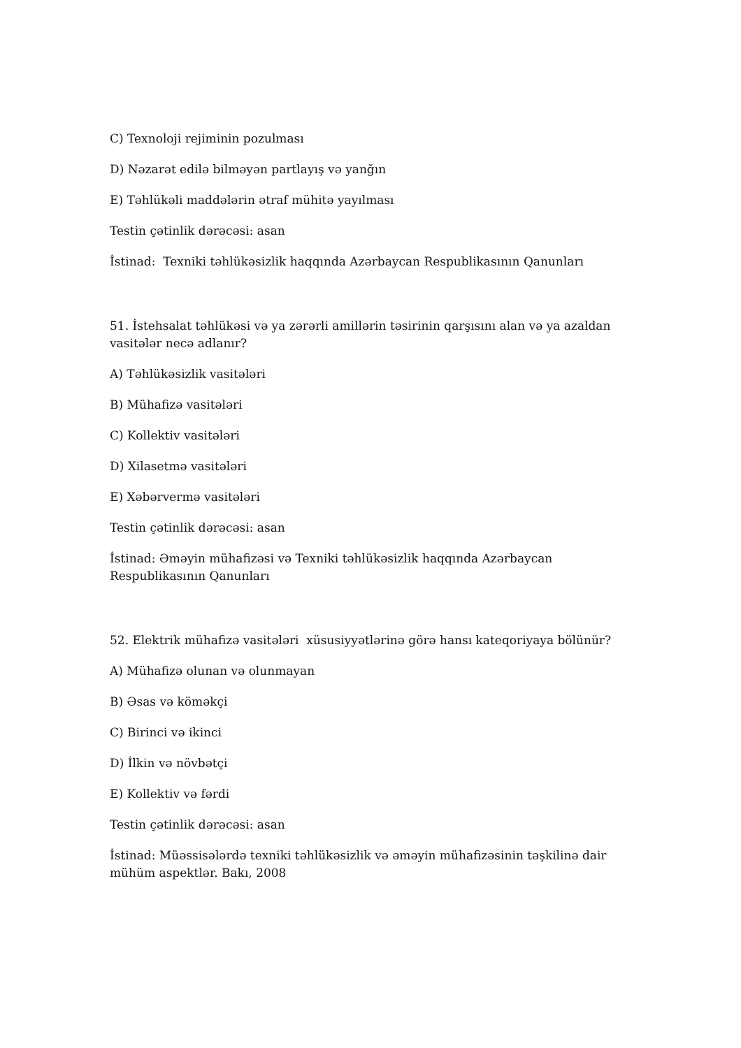C) Texnoloji rejiminin pozulması
D) Nəzarət edilə bilməyən partlayış və yanğın
E) Təhlükəli maddələrin ətraf mühitə yayılması
Testin çətinlik dərəcəsi: asan
İstinad: Texniki təhlükəsizlik haqqında Azərbaycan Respublikasının Qanunları
51. İstehsalat təhlükəsi və ya zərərli amillərin təsirinin qarşısını alan və ya azaldan vasitələr necə adlanır?
A) Təhlükəsizlik vasitələri
B) Mühafizə vasitələri
C) Kollektiv vasitələri
D) Xilasetmə vasitələri
E) Xəbərvermə vasitələri
Testin çətinlik dərəcəsi: asan
İstinad: Əməyin mühafizəsi və Texniki təhlükəsizlik haqqında Azərbaycan Respublikasının Qanunları
52. Elektrik mühafizə vasitələri xüsusiyyətlərinə görə hansı kateqoriyaya bölünür?
A) Mühafizə olunan və olunmayan
B) Əsas və köməkçi
C) Birinci və ikinci
D) İlkin və növbətçi
E) Kollektiv və fərdi
Testin çətinlik dərəcəsi: asan
İstinad: Müəssisələrdə texniki təhlükəsizlik və əməyin mühafizəsinin təşkilinə dair mühüm aspektlər. Bakı, 2008